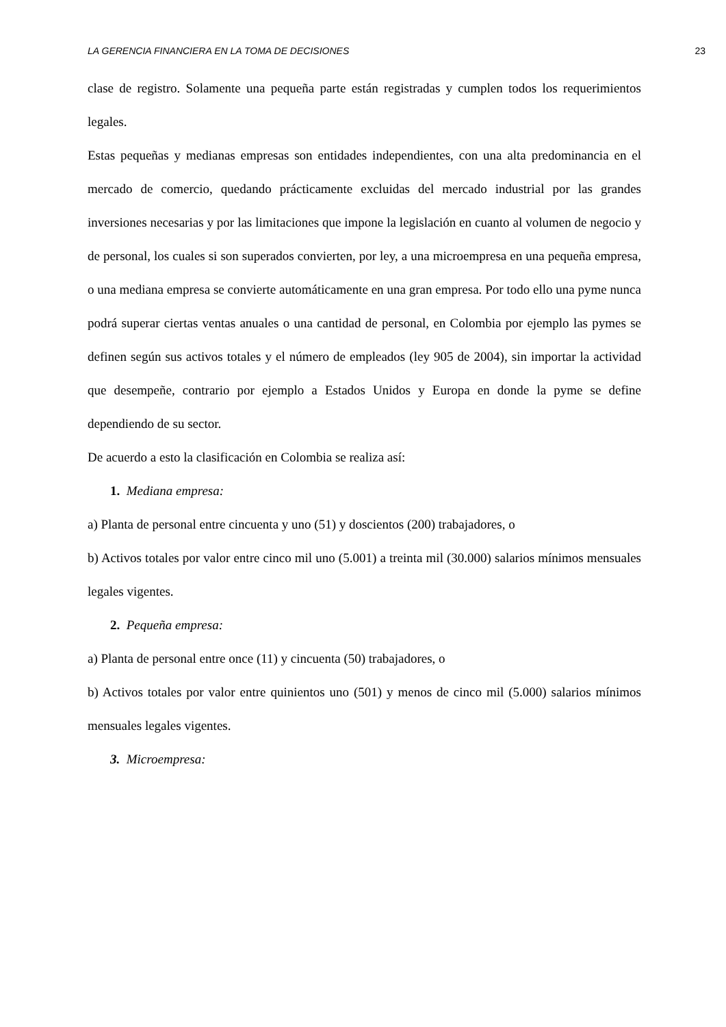LA GERENCIA FINANCIERA EN LA TOMA DE DECISIONES 23
clase de registro. Solamente una pequeña parte están registradas y cumplen todos los requerimientos legales.
Estas pequeñas y medianas empresas son entidades independientes, con una alta predominancia en el mercado de comercio, quedando prácticamente excluidas del mercado industrial por las grandes inversiones necesarias y por las limitaciones que impone la legislación en cuanto al volumen de negocio y de personal, los cuales si son superados convierten, por ley, a una microempresa en una pequeña empresa, o una mediana empresa se convierte automáticamente en una gran empresa. Por todo ello una pyme nunca podrá superar ciertas ventas anuales o una cantidad de personal, en Colombia por ejemplo las pymes se definen según sus activos totales y el número de empleados (ley 905 de 2004), sin importar la actividad que desempeñe, contrario por ejemplo a Estados Unidos y Europa en donde la pyme se define dependiendo de su sector.
De acuerdo a esto la clasificación en Colombia se realiza así:
1. Mediana empresa:
a) Planta de personal entre cincuenta y uno (51) y doscientos (200) trabajadores, o
b) Activos totales por valor entre cinco mil uno (5.001) a treinta mil (30.000) salarios mínimos mensuales legales vigentes.
2. Pequeña empresa:
a) Planta de personal entre once (11) y cincuenta (50) trabajadores, o
b) Activos totales por valor entre quinientos uno (501) y menos de cinco mil (5.000) salarios mínimos mensuales legales vigentes.
3. Microempresa: